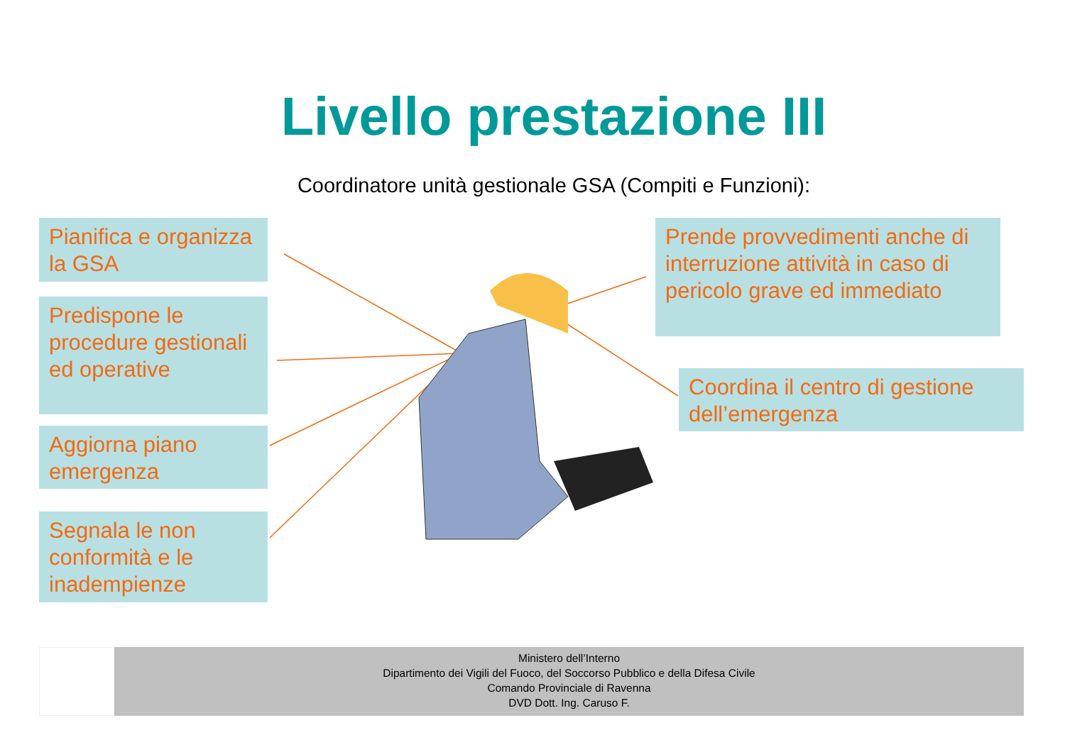Livello prestazione III
Coordinatore unità gestionale GSA (Compiti e Funzioni):
Pianifica e organizza la GSA
Predispone le procedure gestionali ed operative
Aggiorna piano emergenza
Segnala le non conformità e le inadempienze
Prende provvedimenti anche di interruzione attività in caso di pericolo grave ed immediato
Coordina il centro di gestione dell’emergenza
Ministero dell’Interno
Dipartimento dei Vigili del Fuoco, del Soccorso Pubblico e della Difesa Civile
Comando Provinciale di Ravenna
DVD Dott. Ing. Caruso F.